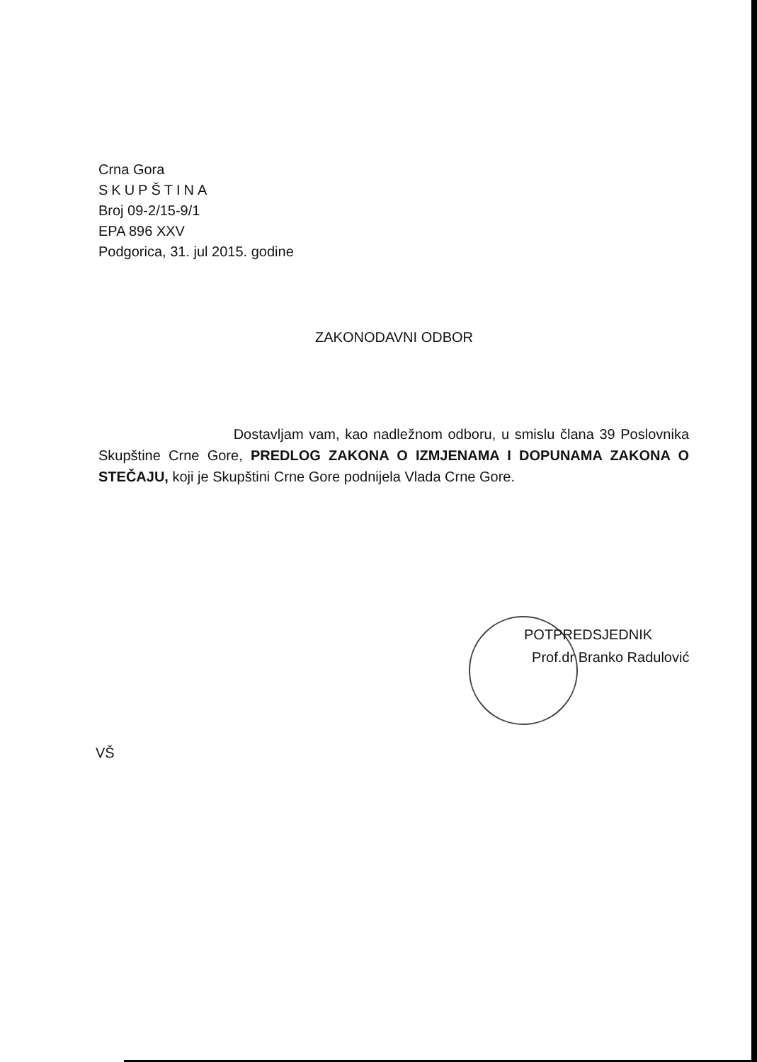Crna Gora
SKUPŠTINA
Broj 09-2/15-9/1
EPA 896 XXV
Podgorica, 31. jul 2015. godine
ZAKONODAVNI ODBOR
Dostavljam vam, kao nadležnom odboru, u smislu člana 39 Poslovnika Skupštine Crne Gore, PREDLOG ZAKONA O IZMJENAMA I DOPUNAMA ZAKONA O STEČAJU, koji je Skupštini Crne Gore podnijela Vlada Crne Gore.
POTPREDSJEDNIK
Prof.dr Branko Radulović
VŠ